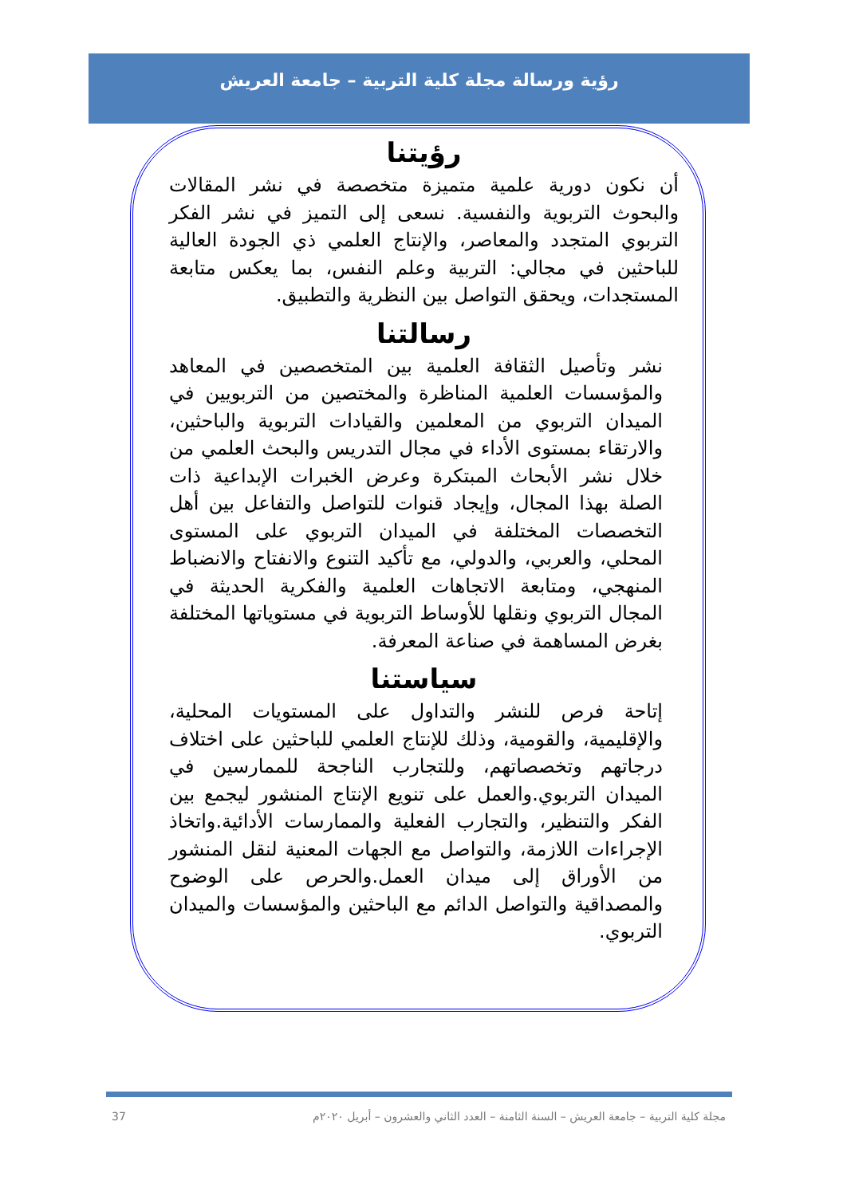رؤية ورسالة مجلة كلية التربية – جامعة العريش
رؤيتنا
أن نكون دورية علمية متميزة متخصصة في نشر المقالات والبحوث التربوية والنفسية. نسعى إلى التميز في نشر الفكر التربوي المتجدد والمعاصر، والإنتاج العلمي ذي الجودة العالية للباحثين في مجالي: التربية وعلم النفس، بما يعكس متابعة المستجدات، ويحقق التواصل بين النظرية والتطبيق.
رسالتنا
نشر وتأصيل الثقافة العلمية بين المتخصصين في المعاهد والمؤسسات العلمية المناظرة والمختصين من التربويين في الميدان التربوي من المعلمين والقيادات التربوية والباحثين، والارتقاء بمستوى الأداء في مجال التدريس والبحث العلمي من خلال نشر الأبحاث المبتكرة وعرض الخبرات الإبداعية ذات الصلة بهذا المجال، وإيجاد قنوات للتواصل والتفاعل بين أهل التخصصات المختلفة في الميدان التربوي على المستوى المحلي، والعربي، والدولي، مع تأكيد التنوع والانفتاح والانضباط المنهجي، ومتابعة الاتجاهات العلمية والفكرية الحديثة في المجال التربوي ونقلها للأوساط التربوية في مستوياتها المختلفة بغرض المساهمة في صناعة المعرفة.
سياستنا
إتاحة فرص للنشر والتداول على المستويات المحلية، والإقليمية، والقومية، وذلك للإنتاج العلمي للباحثين على اختلاف درجاتهم وتخصصاتهم، وللتجارب الناجحة للممارسين في الميدان التربوي.والعمل على تنويع الإنتاج المنشور ليجمع بين الفكر والتنظير، والتجارب الفعلية والممارسات الأدائية.واتخاذ الإجراءات اللازمة، والتواصل مع الجهات المعنية لنقل المنشور من الأوراق إلى ميدان العمل.والحرص على الوضوح والمصداقية والتواصل الدائم مع الباحثين والمؤسسات والميدان التربوي.
مجلة كلية التربية – جامعة العريش – السنة الثامنة – العدد الثاني والعشرون – أبريل ٢٠٢٠م 37